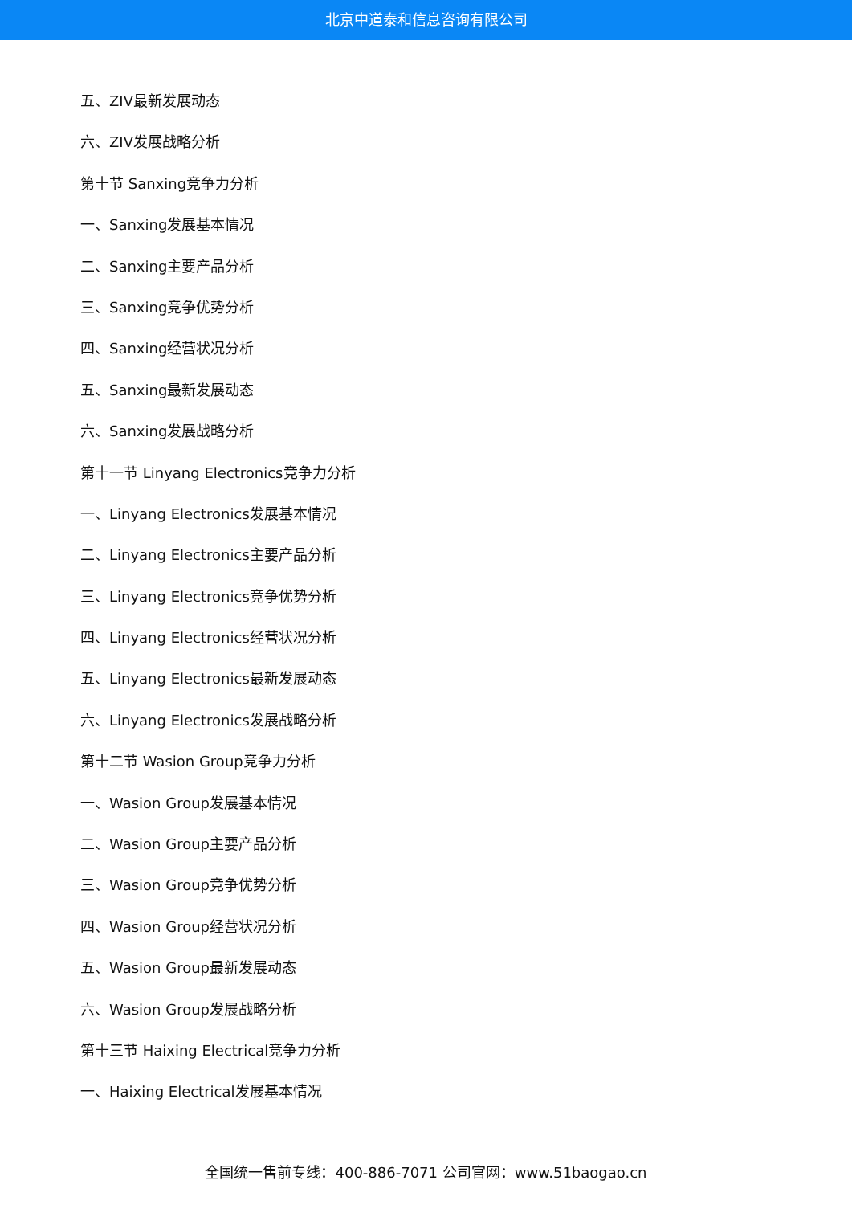北京中道泰和信息咨询有限公司
五、ZIV最新发展动态
六、ZIV发展战略分析
第十节 Sanxing竞争力分析
一、Sanxing发展基本情况
二、Sanxing主要产品分析
三、Sanxing竞争优势分析
四、Sanxing经营状况分析
五、Sanxing最新发展动态
六、Sanxing发展战略分析
第十一节 Linyang Electronics竞争力分析
一、Linyang Electronics发展基本情况
二、Linyang Electronics主要产品分析
三、Linyang Electronics竞争优势分析
四、Linyang Electronics经营状况分析
五、Linyang Electronics最新发展动态
六、Linyang Electronics发展战略分析
第十二节 Wasion Group竞争力分析
一、Wasion Group发展基本情况
二、Wasion Group主要产品分析
三、Wasion Group竞争优势分析
四、Wasion Group经营状况分析
五、Wasion Group最新发展动态
六、Wasion Group发展战略分析
第十三节 Haixing Electrical竞争力分析
一、Haixing Electrical发展基本情况
全国统一售前专线：400-886-7071 公司官网：www.51baogao.cn